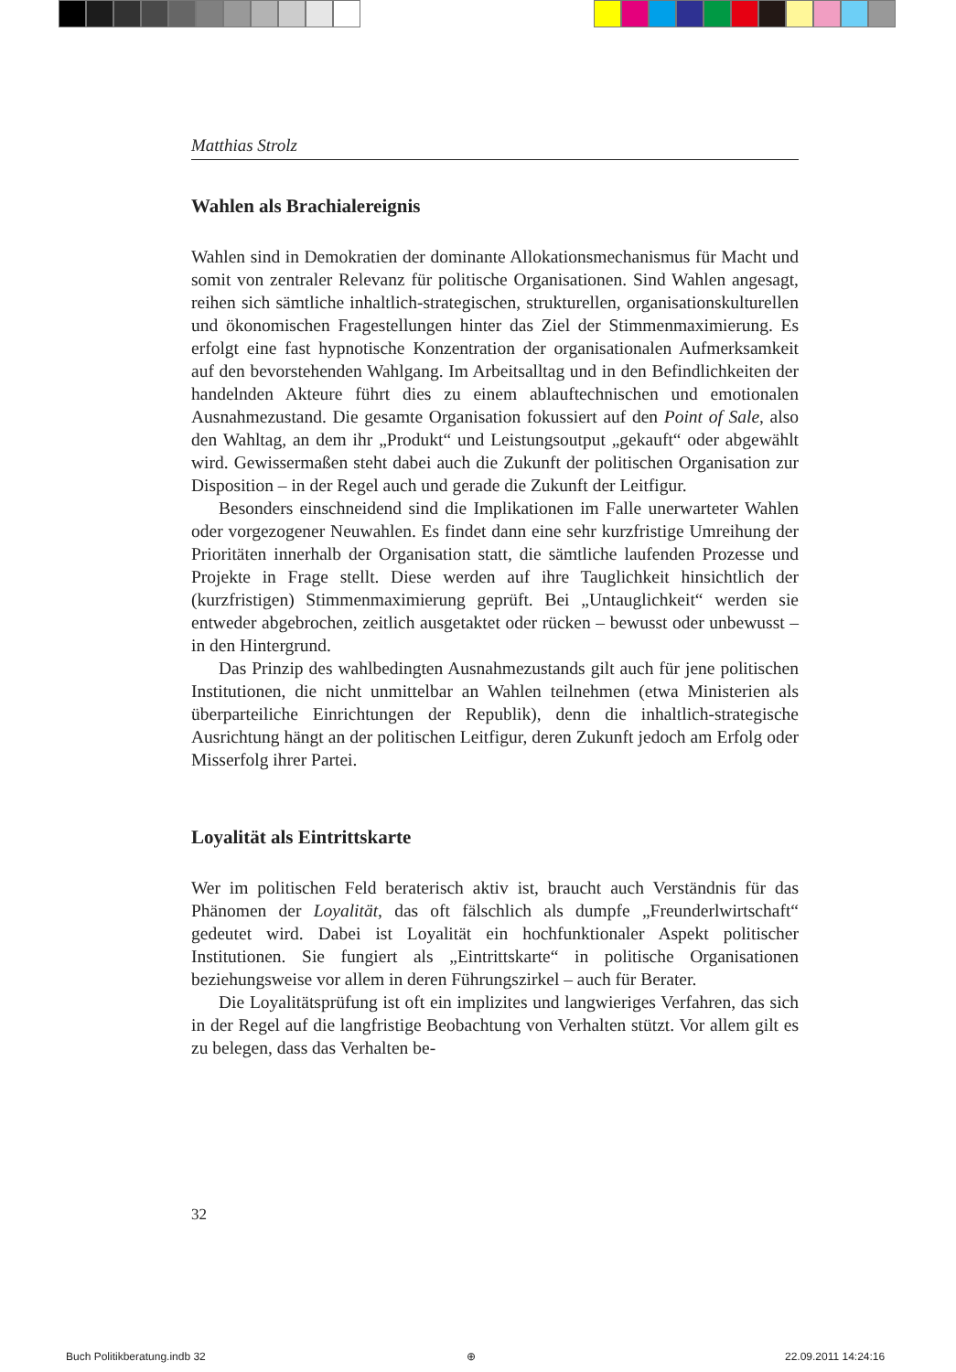Matthias Strolz
Wahlen als Brachialereignis
Wahlen sind in Demokratien der dominante Allokationsmechanismus für Macht und somit von zentraler Relevanz für politische Organisationen. Sind Wahlen angesagt, reihen sich sämtliche inhaltlich-strategischen, strukturellen, organisationskulturellen und ökonomischen Fragestellungen hinter das Ziel der Stimmenmaximierung. Es erfolgt eine fast hypnotische Konzentration der organisationalen Aufmerksamkeit auf den bevorstehenden Wahlgang. Im Arbeitsalltag und in den Befindlichkeiten der handelnden Akteure führt dies zu einem ablauftechnischen und emotionalen Ausnahmezustand. Die gesamte Organisation fokussiert auf den Point of Sale, also den Wahltag, an dem ihr „Produkt“ und Leistungsoutput „gekauft“ oder abgewählt wird. Gewissermaßen steht dabei auch die Zukunft der politischen Organisation zur Disposition – in der Regel auch und gerade die Zukunft der Leitfigur.
Besonders einschneidend sind die Implikationen im Falle unerwarteter Wahlen oder vorgezogener Neuwahlen. Es findet dann eine sehr kurzfristige Umreihung der Prioritäten innerhalb der Organisation statt, die sämtliche laufenden Prozesse und Projekte in Frage stellt. Diese werden auf ihre Tauglichkeit hinsichtlich der (kurzfristigen) Stimmenmaximierung geprüft. Bei „Untauglichkeit“ werden sie entweder abgebrochen, zeitlich ausgetaktet oder rücken – bewusst oder unbewusst – in den Hintergrund.
Das Prinzip des wahlbedingten Ausnahmezustands gilt auch für jene politischen Institutionen, die nicht unmittelbar an Wahlen teilnehmen (etwa Ministerien als überparteiliche Einrichtungen der Republik), denn die inhaltlich-strategische Ausrichtung hängt an der politischen Leitfigur, deren Zukunft jedoch am Erfolg oder Misserfolg ihrer Partei.
Loyalität als Eintrittskarte
Wer im politischen Feld beraterisch aktiv ist, braucht auch Verständnis für das Phänomen der Loyalität, das oft fälschlich als dumpfe „Freunderlwirtschaft“ gedeutet wird. Dabei ist Loyalität ein hochfunktionaler Aspekt politischer Institutionen. Sie fungiert als „Eintrittskarte“ in politische Organisationen beziehungsweise vor allem in deren Führungszirkel – auch für Berater.
Die Loyalitätsprüfung ist oft ein implizites und langwieriges Verfahren, das sich in der Regel auf die langfristige Beobachtung von Verhalten stützt. Vor allem gilt es zu belegen, dass das Verhalten be-
32
Buch Politikberatung.indb 32 ⊕ 22.09.2011 14:24:16